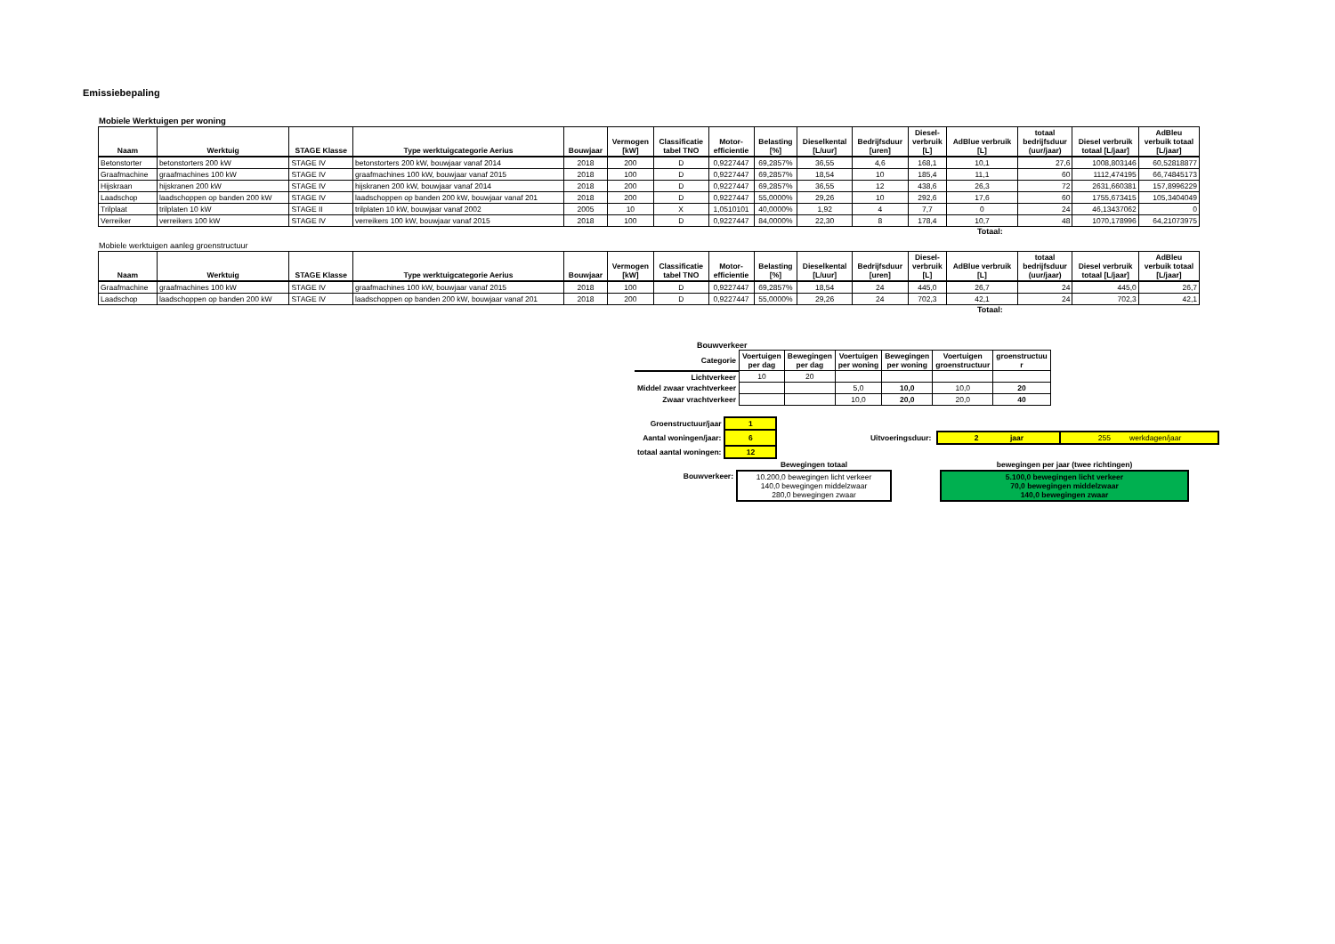Emissiebepaling
Mobiele Werktuigen per woning
| Naam | Werktuig | STAGE Klasse | Type werktuigcategorie Aerius | Bouwjaar | Vermogen [kW] | Classificatie tabel TNO | Motor- efficientie | Belasting [%] | Dieselkental [L/uur] | Bedrijfsduur [uren] | Diesel- verbruik [L] | AdBlue verbruik [L] | totaal bedrijfsduur (uur/jaar) | Diesel verbruik totaal [L/jaar] | AdBleu verbuik totaal [L/jaar] |
| --- | --- | --- | --- | --- | --- | --- | --- | --- | --- | --- | --- | --- | --- | --- | --- |
| Betonstorter | betonstorters 200 kW | STAGE IV | betonstorters 200 kW, bouwjaar vanaf 2014 | 2018 | 200 | D | 0,9227447 | 69,2857% | 36,55 | 4,6 | 168,1 | 10,1 | 27,6 | 1008,803146 | 60,52818877 |
| Graafmachine | graafmachines 100 kW | STAGE IV | graafmachines 100 kW, bouwjaar vanaf 2015 | 2018 | 100 | D | 0,9227447 | 69,2857% | 18,54 | 10 | 185,4 | 11,1 | 60 | 1112,474195 | 66,74845173 |
| Hijskraan | hijskranen 200 kW | STAGE IV | hijskranen 200 kW, bouwjaar vanaf 2014 | 2018 | 200 | D | 0,9227447 | 69,2857% | 36,55 | 12 | 438,6 | 26,3 | 72 | 2631,660381 | 157,8996229 |
| Laadschop | laadschoppen op banden 200 kW | STAGE IV | laadschoppen op banden 200 kW, bouwjaar vanaf 201 | 2018 | 200 | D | 0,9227447 | 55,0000% | 29,26 | 10 | 292,6 | 17,6 | 60 | 1755,673415 | 105,3404049 |
| Trilplaat | trilplaten 10 kW | STAGE II | trilplaten 10 kW, bouwjaar vanaf 2002 | 2005 | 10 | X | 1,0510101 | 40,0000% | 1,92 | 4 | 7,7 | 0 | 24 | 46,13437062 | 0 |
| Verreiker | verreikers 100 kW | STAGE IV | verreikers 100 kW, bouwjaar vanaf 2015 | 2018 | 100 | D | 0,9227447 | 84,0000% | 22,30 | 8 | 178,4 | 10,7 | 48 | 1070,178996 | 64,21073975 |
Totaal:
Mobiele werktuigen aanleg groenstructuur
| Naam | Werktuig | STAGE Klasse | Type werktuigcategorie Aerius | Bouwjaar | Vermogen [kW] | Classificatie tabel TNO | Motor- efficientie | Belasting [%] | Dieselkental [L/uur] | Bedrijfsduur [uren] | Diesel- verbruik [L] | AdBlue verbruik [L] | totaal bedrijfsduur (uur/jaar) | Diesel verbruik totaal [L/jaar] | AdBleu verbuik totaal [L/jaar] |
| --- | --- | --- | --- | --- | --- | --- | --- | --- | --- | --- | --- | --- | --- | --- | --- |
| Graafmachine | graafmachines 100 kW | STAGE IV | graafmachines 100 kW, bouwjaar vanaf 2015 | 2018 | 100 | D | 0,9227447 | 69,2857% | 18,54 | 24 | 445,0 | 26,7 | 24 | 445,0 | 26,7 |
| Laadschop | laadschoppen op banden 200 kW | STAGE IV | laadschoppen op banden 200 kW, bouwjaar vanaf 201 | 2018 | 200 | D | 0,9227447 | 55,0000% | 29,26 | 24 | 702,3 | 42,1 | 24 | 702,3 | 42,1 |
Totaal:
Bouwverkeer
| Categorie | Voertuigen per dag | Bewegingen per dag | Voertuigen per woning | Bewegingen per woning | Voertuigen groenstructuur | groenstructuu r |
| --- | --- | --- | --- | --- | --- | --- |
| Lichtverkeer | 10 | 20 | | | | |
| Middel zwaar vrachtverkeer | | | 5,0 | 10,0 | 10,0 | 20 |
| Zwaar vrachtverkeer | | | 10,0 | 20,0 | 20,0 | 40 |
| Groenstructuur/jaar | 1 | | |
| Aantal woningen/jaar: | 6 | Uitvoeringsduur: | / 2 jaar / 255 werkdagen/jaar / |
| totaal aantal woningen: | 12 | | |
| | Bewegingen totaal | | bewegingen per jaar (twee richtingen) |
| Bouwverkeer: | 10.200,0 bewegingen licht verkeer 140,0 bewegingen middelzwaar 280,0 bewegingen zwaar | | 5.100,0 bewegingen licht verkeer 70,0 bewegingen middelzwaar 140,0 bewegingen zwaar |